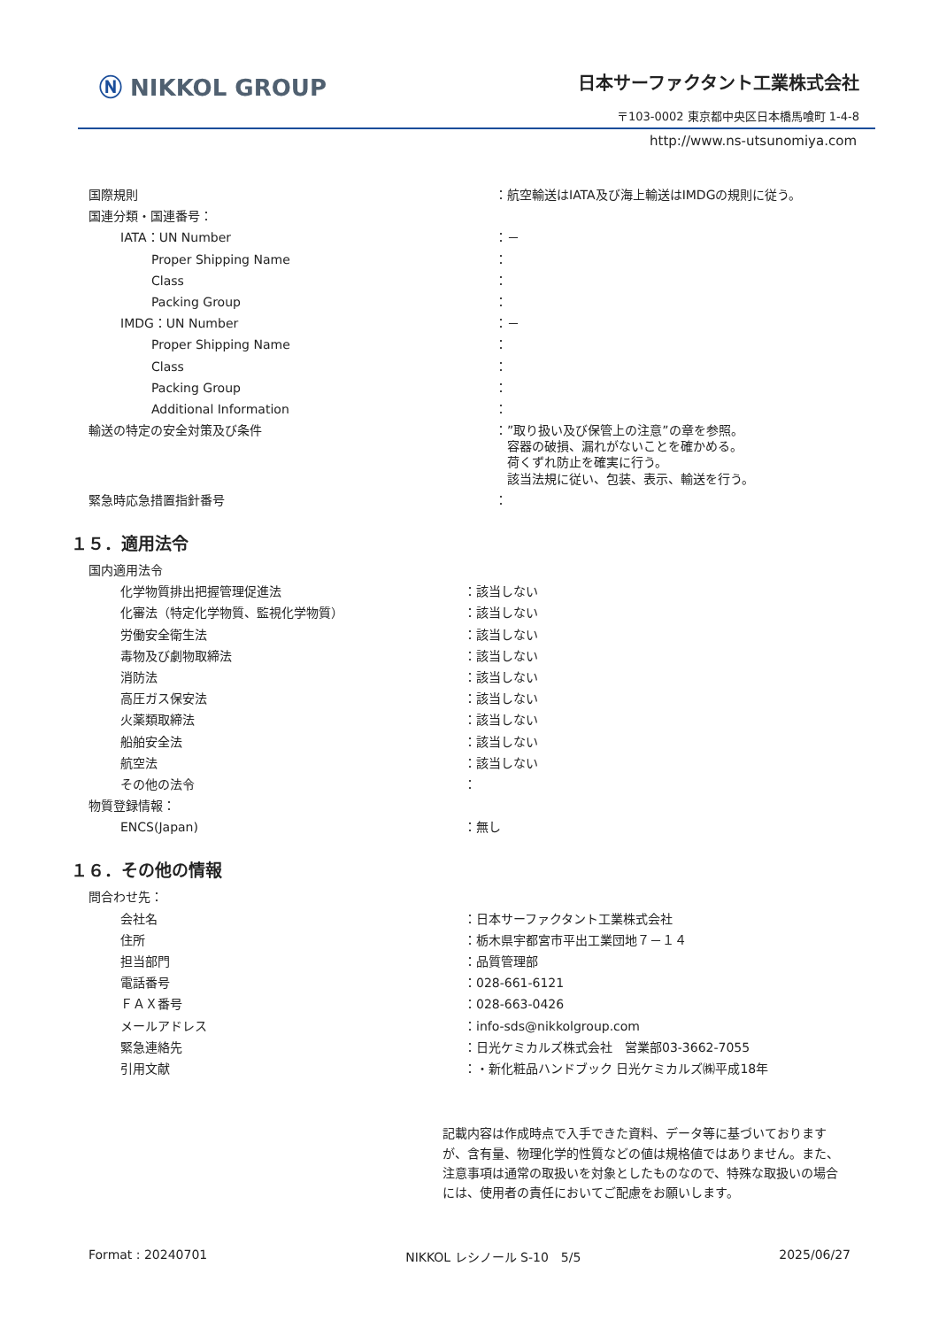Ⓝ NIKKOL GROUP
日本サーファクタント工業株式会社
〒103-0002 東京都中央区日本橋馬喰町 1-4-8
http://www.ns-utsunomiya.com
| 国際規則 | ：航空輸送はIATA及び海上輸送はIMDGの規則に従う。 |
| 国連分類・国連番号： | |
| IATA：UN Number | ：－ |
| Proper Shipping Name | ： |
| Class | ： |
| Packing Group | ： |
| IMDG：UN Number | ：－ |
| Proper Shipping Name | ： |
| Class | ： |
| Packing Group | ： |
| Additional Information | ： |
| 輸送の特定の安全対策及び条件 | ：”取り扱い及び保管上の注意”の章を参照。 容器の破損、漏れがないことを確かめる。 荷くずれ防止を確実に行う。 該当法規に従い、包装、表示、輸送を行う。 |
| 緊急時応急措置指針番号 | ： |
１５．適用法令
| 国内適用法令 | |
| 化学物質排出把握管理促進法 | ：該当しない |
| 化審法（特定化学物質、監視化学物質） | ：該当しない |
| 労働安全衛生法 | ：該当しない |
| 毒物及び劇物取締法 | ：該当しない |
| 消防法 | ：該当しない |
| 高圧ガス保安法 | ：該当しない |
| 火薬類取締法 | ：該当しない |
| 船舶安全法 | ：該当しない |
| 航空法 | ：該当しない |
| その他の法令 | ： |
| 物質登録情報： | |
| ENCS(Japan) | ：無し |
１６．その他の情報
| 問合わせ先： | |
| 会社名 | ：日本サーファクタント工業株式会社 |
| 住所 | ：栃木県宇都宮市平出工業団地７－１４ |
| 担当部門 | ：品質管理部 |
| 電話番号 | ：028-661-6121 |
| ＦＡＸ番号 | ：028-663-0426 |
| メールアドレス | ：info-sds@nikkolgroup.com |
| 緊急連絡先 | ：日光ケミカルズ株式会社 営業部03-3662-7055 |
| 引用文献 | ：・新化粧品ハンドブック 日光ケミカルズ㈱平成18年 |
記載内容は作成時点で入手できた資料、データ等に基づいておりますが、含有量、物理化学的性質などの値は規格値ではありません。また、注意事項は通常の取扱いを対象としたものなので、特殊な取扱いの場合には、使用者の責任においてご配慮をお願いします。
Format : 20240701 NIKKOL レシノール S-10　5/5 2025/06/27